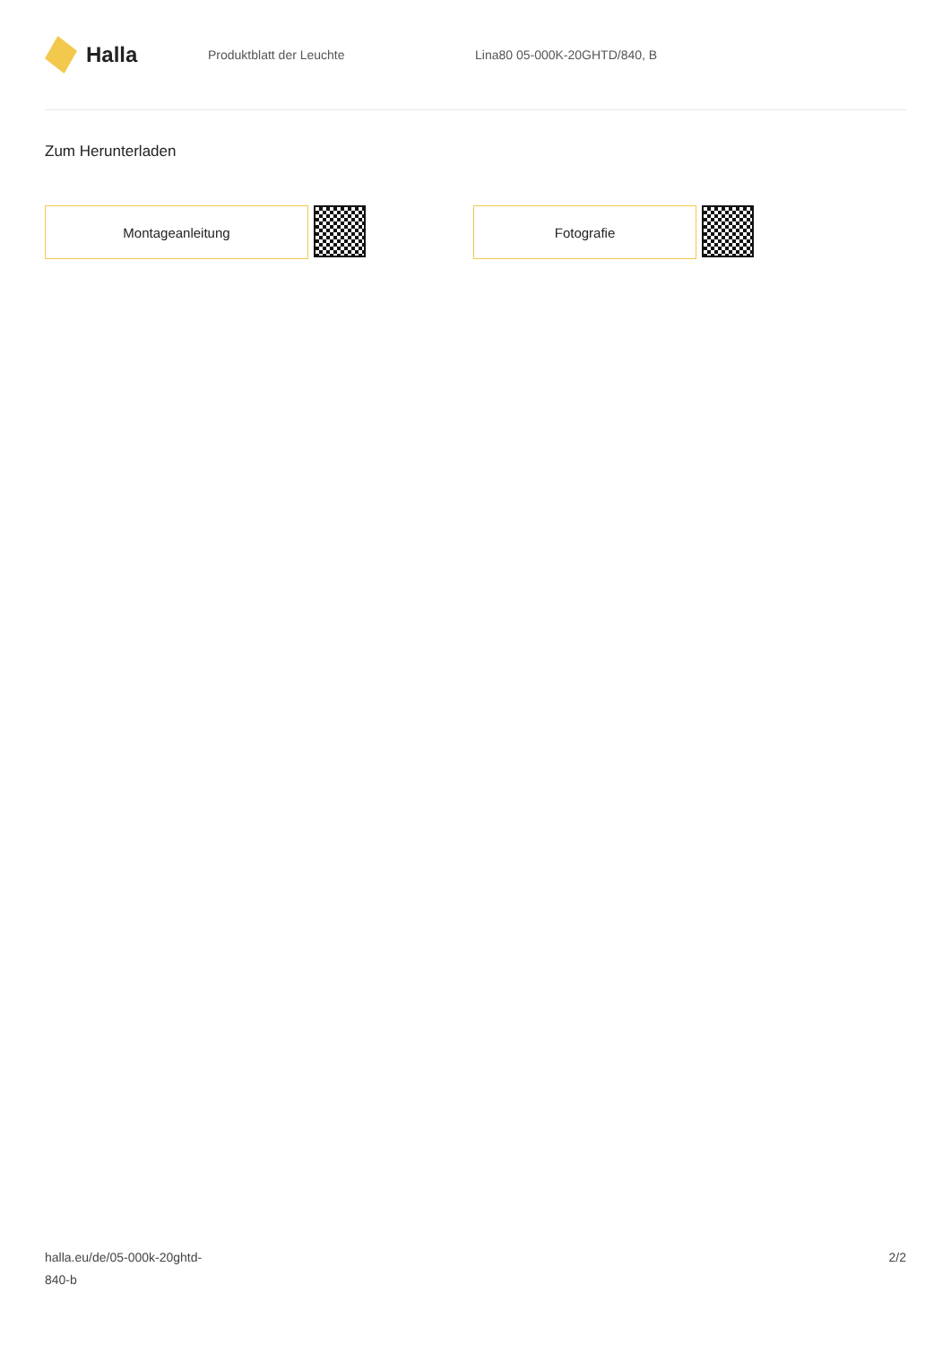Halla
Produktblatt der Leuchte Lina80 05-000K-20GHTD/840, B
Zum Herunterladen
Montageanleitung Fotografie
halla.eu/de/05-000k-20ghtd-
840-b
2/2